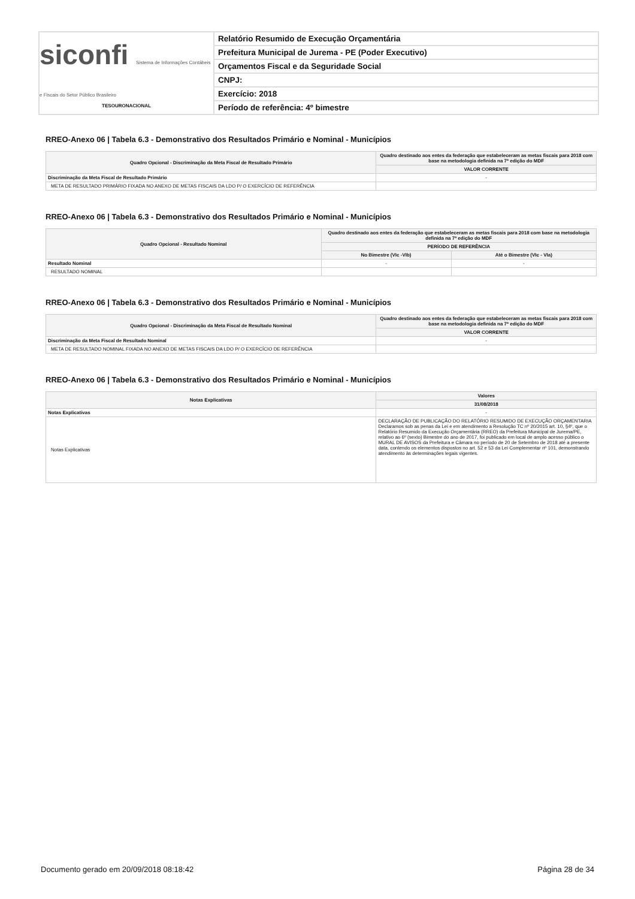siconfi Sistema de Informações Contábeis e Fiscais do Setor Público Brasileiro
TESOURONACIONAL
Relatório Resumido de Execução Orçamentária
Prefeitura Municipal de Jurema - PE (Poder Executivo)
Orçamentos Fiscal e da Seguridade Social
CNPJ:
Exercício: 2018
Período de referência: 4º bimestre
RREO-Anexo 06 | Tabela 6.3 - Demonstrativo dos Resultados Primário e Nominal - Municípios
| Quadro Opcional - Discriminação da Meta Fiscal de Resultado Primário | Quadro destinado aos entes da federação que estabeleceram as metas fiscais para 2018 com base na metodologia definida na 7ª edição do MDF |
| --- | --- |
| | VALOR CORRENTE |
| Discriminação da Meta Fiscal de Resultado Primário | - |
| META DE RESULTADO PRIMÁRIO FIXADA NO ANEXO DE METAS FISCAIS DA LDO P/ O EXERCÍCIO DE REFERÊNCIA | |
RREO-Anexo 06 | Tabela 6.3 - Demonstrativo dos Resultados Primário e Nominal - Municípios
| Quadro Opcional - Resultado Nominal | Quadro destinado aos entes da federação que estabeleceram as metas fiscais para 2018 com base na metodologia definida na 7ª edição do MDF | |
| --- | --- | --- |
| | PERÍODO DE REFERÊNCIA | |
| | No Bimestre (VIc -VIb) | Até o Bimestre (VIc - VIa) |
| Resultado Nominal | - | - |
| RESULTADO NOMINAL | | |
RREO-Anexo 06 | Tabela 6.3 - Demonstrativo dos Resultados Primário e Nominal - Municípios
| Quadro Opcional - Discriminação da Meta Fiscal de Resultado Nominal | Quadro destinado aos entes da federação que estabeleceram as metas fiscais para 2018 com base na metodologia definida na 7ª edição do MDF |
| --- | --- |
| | VALOR CORRENTE |
| Discriminação da Meta Fiscal de Resultado Nominal | - |
| META DE RESULTADO NOMINAL FIXADA NO ANEXO DE METAS FISCAIS DA LDO P/ O EXERCÍCIO DE REFERÊNCIA | |
RREO-Anexo 06 | Tabela 6.3 - Demonstrativo dos Resultados Primário e Nominal - Municípios
| Notas Explicativas | Valores |
| --- | --- |
| | 31/08/2018 |
| Notas Explicativas | - |
| Notas Explicativas | DECLARAÇÃO DE PUBLICAÇÃO DO RELATÓRIO RESUMIDO DE EXECUÇÃO ORÇAMENTARIA Declaramos sob as penas da Lei e em atendimento a Resolução TC nº 20/2015 art. 10, §4º, que o Relatório Resumido da Execução Orçamentária (RREO) da Prefeitura Municipal de Jurema/PE, relativo ao 6º (sexto) Bimestre do ano de 2017, foi publicado em local de amplo acesso público o MURAL DE AVISOS da Prefeitura e Câmara no período de 20 de Setembro de 2018 até a presente data, contendo os elementos dispostos no art. 52 e 53 da Lei Complementar nº 101, demonstrando atendimento às determinações legais vigentes. |
Documento gerado em 20/09/2018 08:18:42 Página 28 de 34